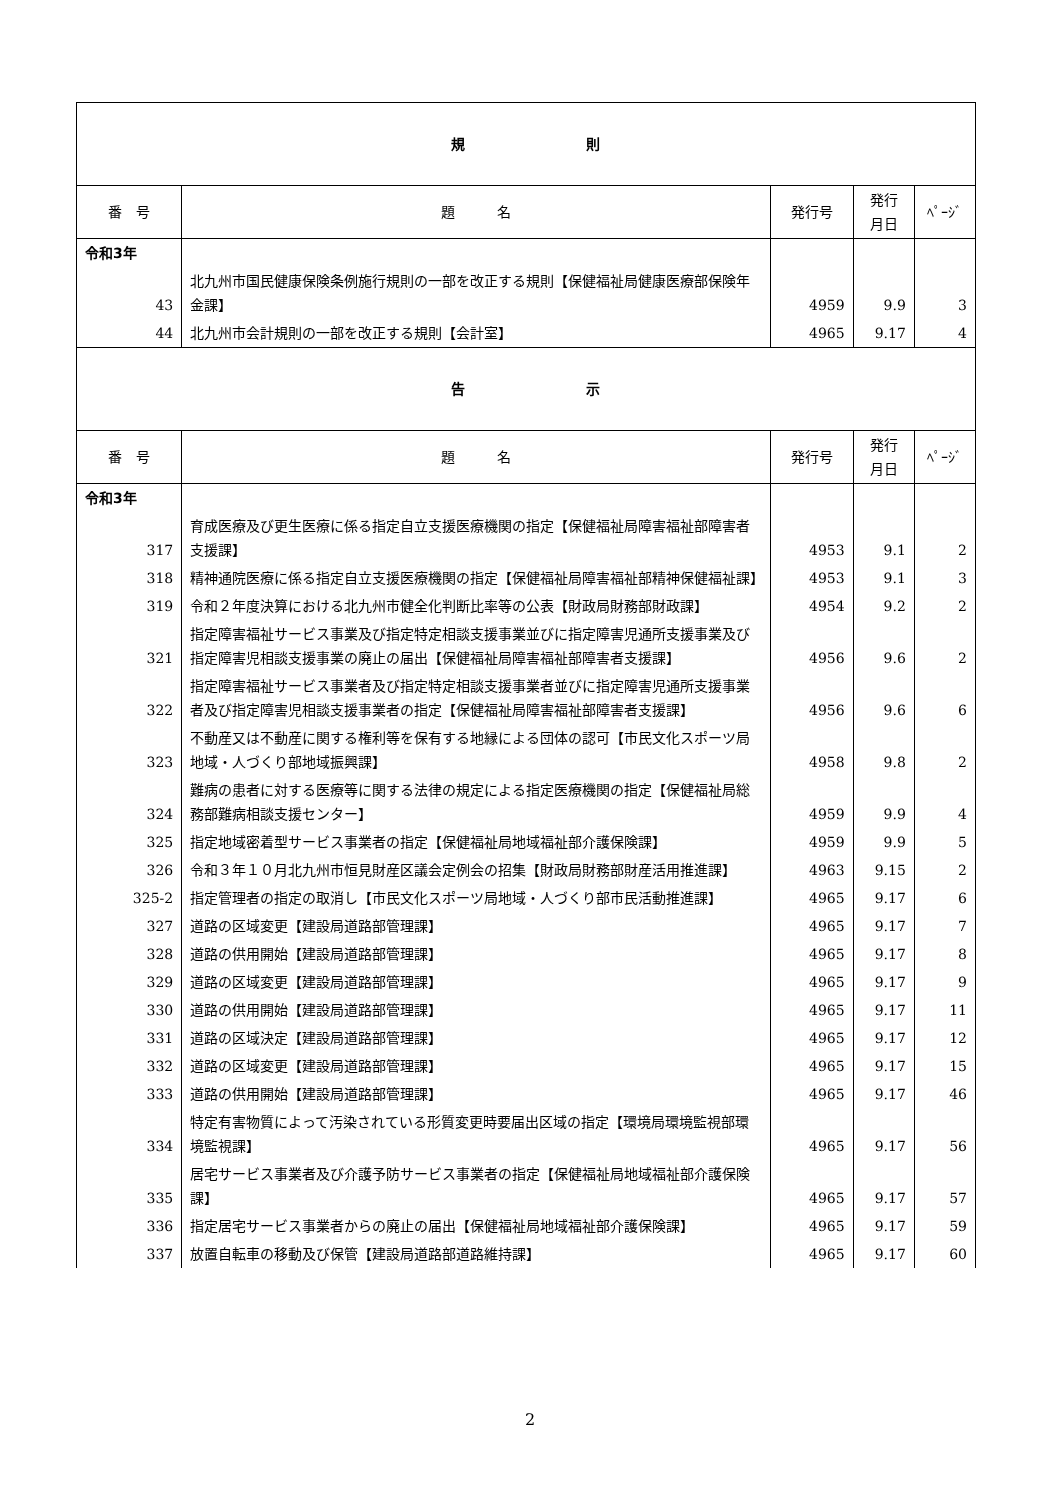| 規 則 | | | | |
| 番 号 | 題 名 | 発行号 | 発行 月日 | ﾍﾟｰｼﾞ |
| 令和3年 | | | | |
| 43 | 北九州市国民健康保険条例施行規則の一部を改正する規則【保健福祉局健康医療部保険年金課】 | 4959 | 9.9 | 3 |
| 44 | 北九州市会計規則の一部を改正する規則【会計室】 | 4965 | 9.17 | 4 |
| 告 示 | | | | |
| 番 号 | 題 名 | 発行号 | 発行 月日 | ﾍﾟｰｼﾞ |
| 令和3年 | | | | |
| 317 | 育成医療及び更生医療に係る指定自立支援医療機関の指定【保健福祉局障害福祉部障害者支援課】 | 4953 | 9.1 | 2 |
| 318 | 精神通院医療に係る指定自立支援医療機関の指定【保健福祉局障害福祉部精神保健福祉課】 | 4953 | 9.1 | 3 |
| 319 | 令和２年度決算における北九州市健全化判断比率等の公表【財政局財務部財政課】 | 4954 | 9.2 | 2 |
| 321 | 指定障害福祉サービス事業及び指定特定相談支援事業並びに指定障害児通所支援事業及び指定障害児相談支援事業の廃止の届出【保健福祉局障害福祉部障害者支援課】 | 4956 | 9.6 | 2 |
| 322 | 指定障害福祉サービス事業者及び指定特定相談支援事業者並びに指定障害児通所支援事業者及び指定障害児相談支援事業者の指定【保健福祉局障害福祉部障害者支援課】 | 4956 | 9.6 | 6 |
| 323 | 不動産又は不動産に関する権利等を保有する地縁による団体の認可【市民文化スポーツ局地域・人づくり部地域振興課】 | 4958 | 9.8 | 2 |
| 324 | 難病の患者に対する医療等に関する法律の規定による指定医療機関の指定【保健福祉局総務部難病相談支援センター】 | 4959 | 9.9 | 4 |
| 325 | 指定地域密着型サービス事業者の指定【保健福祉局地域福祉部介護保険課】 | 4959 | 9.9 | 5 |
| 326 | 令和３年１０月北九州市恒見財産区議会定例会の招集【財政局財務部財産活用推進課】 | 4963 | 9.15 | 2 |
| 325-2 | 指定管理者の指定の取消し【市民文化スポーツ局地域・人づくり部市民活動推進課】 | 4965 | 9.17 | 6 |
| 327 | 道路の区域変更【建設局道路部管理課】 | 4965 | 9.17 | 7 |
| 328 | 道路の供用開始【建設局道路部管理課】 | 4965 | 9.17 | 8 |
| 329 | 道路の区域変更【建設局道路部管理課】 | 4965 | 9.17 | 9 |
| 330 | 道路の供用開始【建設局道路部管理課】 | 4965 | 9.17 | 11 |
| 331 | 道路の区域決定【建設局道路部管理課】 | 4965 | 9.17 | 12 |
| 332 | 道路の区域変更【建設局道路部管理課】 | 4965 | 9.17 | 15 |
| 333 | 道路の供用開始【建設局道路部管理課】 | 4965 | 9.17 | 46 |
| 334 | 特定有害物質によって汚染されている形質変更時要届出区域の指定【環境局環境監視部環境監視課】 | 4965 | 9.17 | 56 |
| 335 | 居宅サービス事業者及び介護予防サービス事業者の指定【保健福祉局地域福祉部介護保険課】 | 4965 | 9.17 | 57 |
| 336 | 指定居宅サービス事業者からの廃止の届出【保健福祉局地域福祉部介護保険課】 | 4965 | 9.17 | 59 |
| 337 | 放置自転車の移動及び保管【建設局道路部道路維持課】 | 4965 | 9.17 | 60 |
2